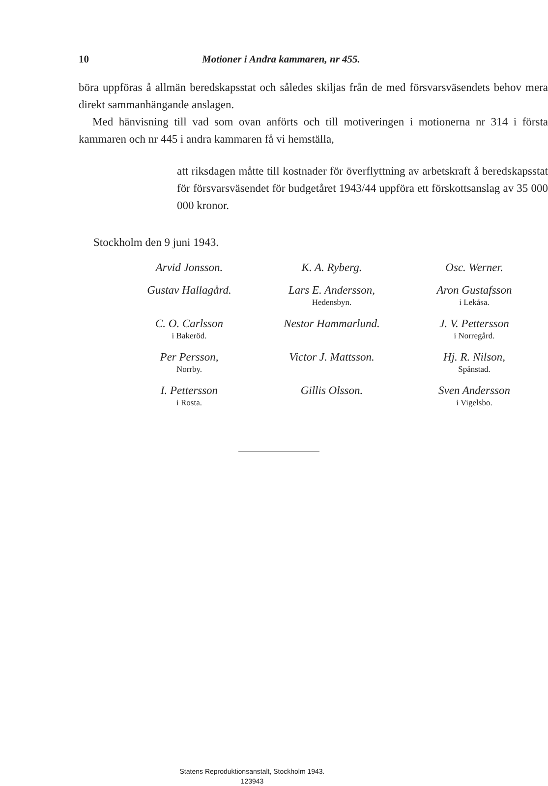10 Motioner i Andra kammaren, nr 455.
böra uppföras å allmän beredskapsstat och således skiljas från de med försvarsväsendets behov mera direkt sammanhängande anslagen.
Med hänvisning till vad som ovan anförts och till motiveringen i motionerna nr 314 i första kammaren och nr 445 i andra kammaren få vi hemställa,
att riksdagen måtte till kostnader för överflyttning av arbetskraft å beredskapsstat för försvarsväsendet för budgetåret 1943/44 uppföra ett förskottsanslag av 35 000 000 kronor.
Stockholm den 9 juni 1943.
| Arvid Jonsson. | K. A. Ryberg. | Osc. Werner. |
| Gustav Hallagård. | Lars E. Andersson, Hedensbyn. | Aron Gustafsson i Lekåsa. |
| C. O. Carlsson i Bakeröd. | Nestor Hammarlund. | J. V. Pettersson i Norregård. |
| Per Persson, Norrby. | Victor J. Mattsson. | Hj. R. Nilson, Spånstad. |
| I. Pettersson i Rosta. | Gillis Olsson. | Sven Andersson i Vigelsbo. |
Statens Reproduktionsanstalt, Stockholm 1943.
123943